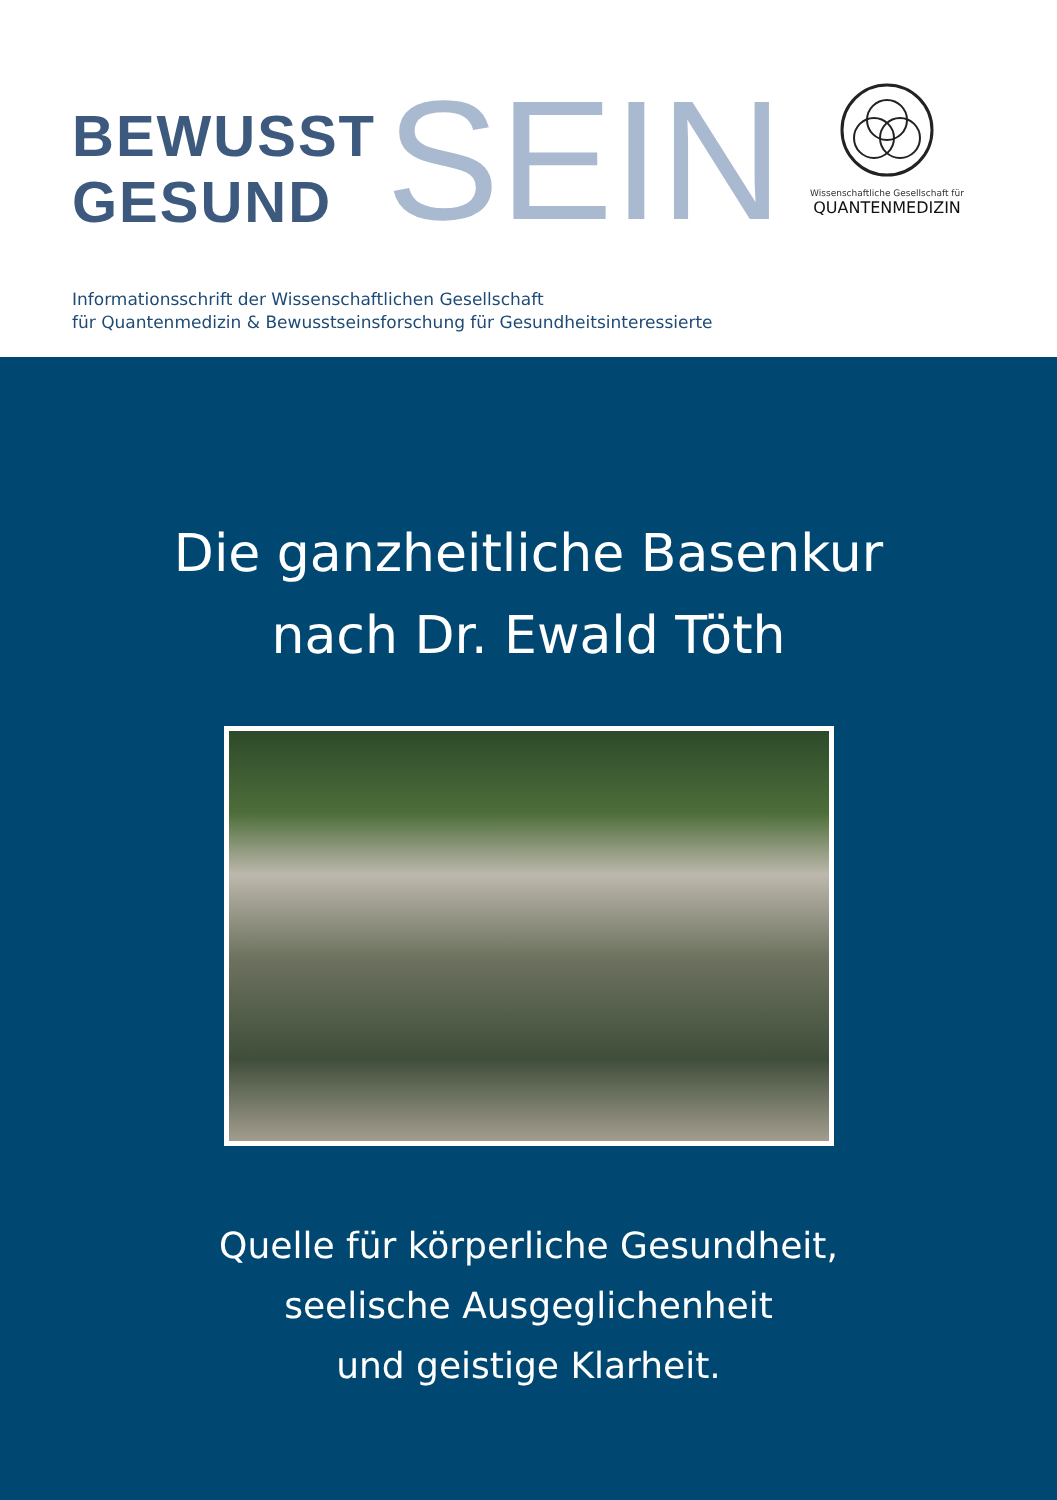BEWUSST
GESUND
SEIN
Wissenschaftliche Gesellschaft für
QUANTENMEDIZIN
Informationsschrift der Wissenschaftlichen Gesellschaft
für Quantenmedizin & Bewusstseinsforschung für Gesundheitsinteressierte
Die ganzheitliche Basenkur
nach Dr. Ewald Töth
Quelle für körperliche Gesundheit,
seelische Ausgeglichenheit
und geistige Klarheit.